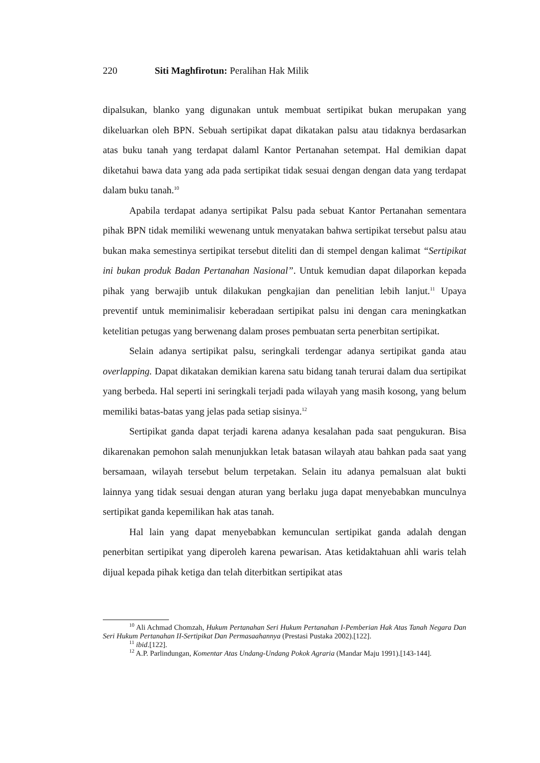220 Siti Maghfirotun: Peralihan Hak Milik
dipalsukan, blanko yang digunakan untuk membuat sertipikat bukan merupakan yang dikeluarkan oleh BPN. Sebuah sertipikat dapat dikatakan palsu atau tidaknya berdasarkan atas buku tanah yang terdapat dalaml Kantor Pertanahan setempat. Hal demikian dapat diketahui bawa data yang ada pada sertipikat tidak sesuai dengan dengan data yang terdapat dalam buku tanah.<sup>10</sup>
Apabila terdapat adanya sertipikat Palsu pada sebuat Kantor Pertanahan sementara pihak BPN tidak memiliki wewenang untuk menyatakan bahwa sertipikat tersebut palsu atau bukan maka semestinya sertipikat tersebut diteliti dan di stempel dengan kalimat “Sertipikat ini bukan produk Badan Pertanahan Nasional”. Untuk kemudian dapat dilaporkan kepada pihak yang berwajib untuk dilakukan pengkajian dan penelitian lebih lanjut.<sup>11</sup> Upaya preventif untuk meminimalisir keberadaan sertipikat palsu ini dengan cara meningkatkan ketelitian petugas yang berwenang dalam proses pembuatan serta penerbitan sertipikat.
Selain adanya sertipikat palsu, seringkali terdengar adanya sertipikat ganda atau overlapping. Dapat dikatakan demikian karena satu bidang tanah terurai dalam dua sertipikat yang berbeda. Hal seperti ini seringkali terjadi pada wilayah yang masih kosong, yang belum memiliki batas-batas yang jelas pada setiap sisinya.<sup>12</sup>
Sertipikat ganda dapat terjadi karena adanya kesalahan pada saat pengukuran. Bisa dikarenakan pemohon salah menunjukkan letak batasan wilayah atau bahkan pada saat yang bersamaan, wilayah tersebut belum terpetakan. Selain itu adanya pemalsuan alat bukti lainnya yang tidak sesuai dengan aturan yang berlaku juga dapat menyebabkan munculnya sertipikat ganda kepemilikan hak atas tanah.
Hal lain yang dapat menyebabkan kemunculan sertipikat ganda adalah dengan penerbitan sertipikat yang diperoleh karena pewarisan. Atas ketidaktahuan ahli waris telah dijual kepada pihak ketiga dan telah diterbitkan sertipikat atas
<sup>10</sup> Ali Achmad Chomzah, Hukum Pertanahan Seri Hukum Pertanahan I-Pemberian Hak Atas Tanah Negara Dan Seri Hukum Pertanahan II-Sertipikat Dan Permasaahannya (Prestasi Pustaka 2002).[122].
<sup>11</sup> ibid.[122].
<sup>12</sup> A.P. Parlindungan, Komentar Atas Undang-Undang Pokok Agraria (Mandar Maju 1991).[143-144].